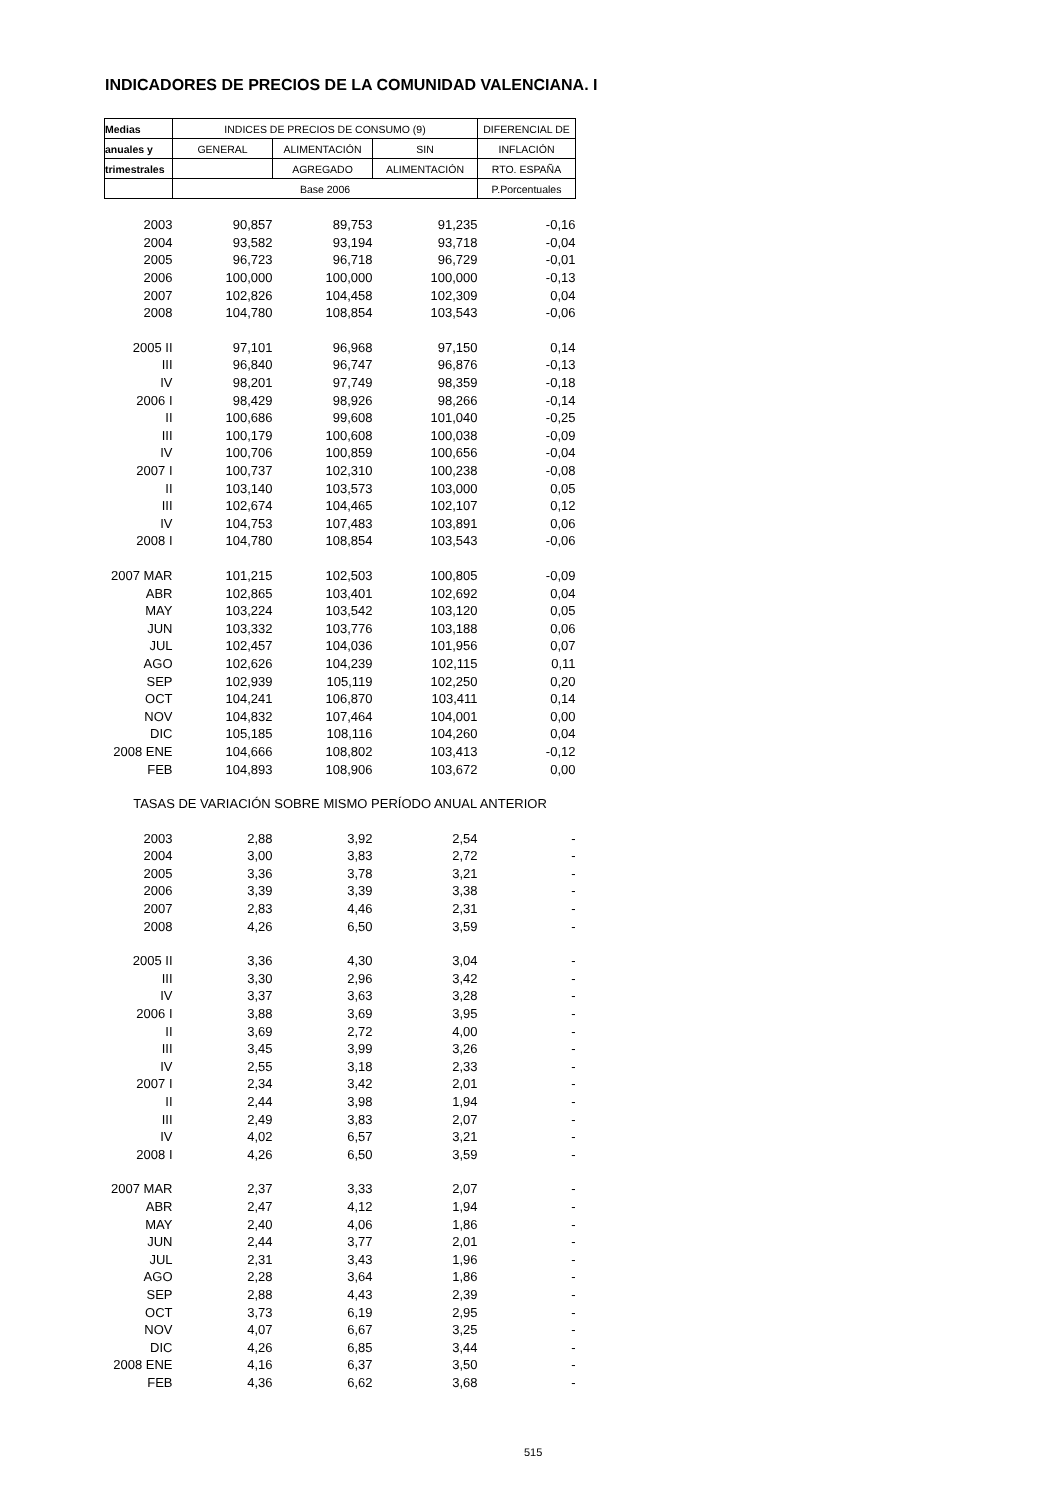INDICADORES DE PRECIOS DE LA COMUNIDAD VALENCIANA. I
| Medias | INDICES DE PRECIOS DE CONSUMO (9) | | | DIFERENCIAL DE |
| --- | --- | --- | --- | --- |
| anuales y | GENERAL | ALIMENTACIÓN | SIN | INFLACIÓN |
| trimestrales | | AGREGADO | ALIMENTACIÓN | RTO. ESPAÑA |
| | Base 2006 | | | P.Porcentuales |
| 2003 | 90,857 | 89,753 | 91,235 | -0,16 |
| 2004 | 93,582 | 93,194 | 93,718 | -0,04 |
| 2005 | 96,723 | 96,718 | 96,729 | -0,01 |
| 2006 | 100,000 | 100,000 | 100,000 | -0,13 |
| 2007 | 102,826 | 104,458 | 102,309 | 0,04 |
| 2008 | 104,780 | 108,854 | 103,543 | -0,06 |
| 2005 II | 97,101 | 96,968 | 97,150 | 0,14 |
| III | 96,840 | 96,747 | 96,876 | -0,13 |
| IV | 98,201 | 97,749 | 98,359 | -0,18 |
| 2006 I | 98,429 | 98,926 | 98,266 | -0,14 |
| II | 100,686 | 99,608 | 101,040 | -0,25 |
| III | 100,179 | 100,608 | 100,038 | -0,09 |
| IV | 100,706 | 100,859 | 100,656 | -0,04 |
| 2007 I | 100,737 | 102,310 | 100,238 | -0,08 |
| II | 103,140 | 103,573 | 103,000 | 0,05 |
| III | 102,674 | 104,465 | 102,107 | 0,12 |
| IV | 104,753 | 107,483 | 103,891 | 0,06 |
| 2008 I | 104,780 | 108,854 | 103,543 | -0,06 |
| 2007 MAR | 101,215 | 102,503 | 100,805 | -0,09 |
| ABR | 102,865 | 103,401 | 102,692 | 0,04 |
| MAY | 103,224 | 103,542 | 103,120 | 0,05 |
| JUN | 103,332 | 103,776 | 103,188 | 0,06 |
| JUL | 102,457 | 104,036 | 101,956 | 0,07 |
| AGO | 102,626 | 104,239 | 102,115 | 0,11 |
| SEP | 102,939 | 105,119 | 102,250 | 0,20 |
| OCT | 104,241 | 106,870 | 103,411 | 0,14 |
| NOV | 104,832 | 107,464 | 104,001 | 0,00 |
| DIC | 105,185 | 108,116 | 104,260 | 0,04 |
| 2008 ENE | 104,666 | 108,802 | 103,413 | -0,12 |
| FEB | 104,893 | 108,906 | 103,672 | 0,00 |
| TASAS DE VARIACIÓN SOBRE MISMO PERÍODO ANUAL ANTERIOR | | | | |
| 2003 | 2,88 | 3,92 | 2,54 | - |
| 2004 | 3,00 | 3,83 | 2,72 | - |
| 2005 | 3,36 | 3,78 | 3,21 | - |
| 2006 | 3,39 | 3,39 | 3,38 | - |
| 2007 | 2,83 | 4,46 | 2,31 | - |
| 2008 | 4,26 | 6,50 | 3,59 | - |
| 2005 II | 3,36 | 4,30 | 3,04 | - |
| III | 3,30 | 2,96 | 3,42 | - |
| IV | 3,37 | 3,63 | 3,28 | - |
| 2006 I | 3,88 | 3,69 | 3,95 | - |
| II | 3,69 | 2,72 | 4,00 | - |
| III | 3,45 | 3,99 | 3,26 | - |
| IV | 2,55 | 3,18 | 2,33 | - |
| 2007 I | 2,34 | 3,42 | 2,01 | - |
| II | 2,44 | 3,98 | 1,94 | - |
| III | 2,49 | 3,83 | 2,07 | - |
| IV | 4,02 | 6,57 | 3,21 | - |
| 2008 I | 4,26 | 6,50 | 3,59 | - |
| 2007 MAR | 2,37 | 3,33 | 2,07 | - |
| ABR | 2,47 | 4,12 | 1,94 | - |
| MAY | 2,40 | 4,06 | 1,86 | - |
| JUN | 2,44 | 3,77 | 2,01 | - |
| JUL | 2,31 | 3,43 | 1,96 | - |
| AGO | 2,28 | 3,64 | 1,86 | - |
| SEP | 2,88 | 4,43 | 2,39 | - |
| OCT | 3,73 | 6,19 | 2,95 | - |
| NOV | 4,07 | 6,67 | 3,25 | - |
| DIC | 4,26 | 6,85 | 3,44 | - |
| 2008 ENE | 4,16 | 6,37 | 3,50 | - |
| FEB | 4,36 | 6,62 | 3,68 | - |
515